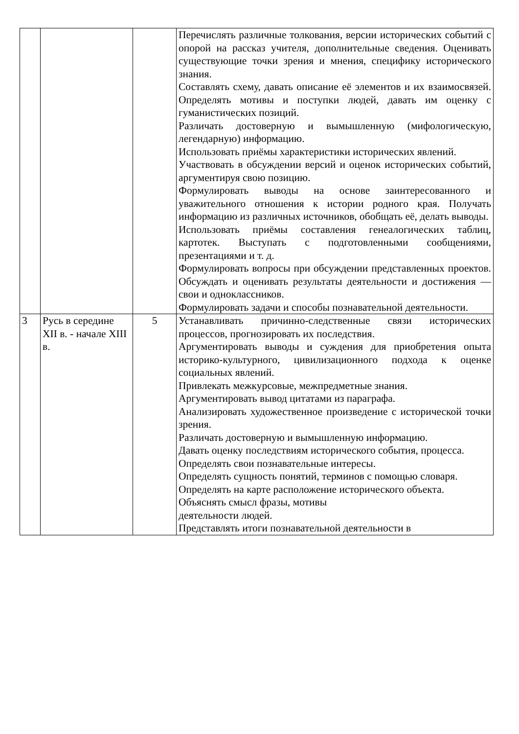| | | | Перечислять различные толкования, версии исторических событий с опорой на рассказ учителя, дополнительные сведения. Оценивать существующие точки зрения и мнения, специфику исторического знания. Составлять схему, давать описание её элементов и их взаимосвязей. Определять мотивы и поступки людей, давать им оценку с гуманистических позиций. Различать достоверную и вымышленную (мифологическую, легендарную) информацию. Использовать приёмы характеристики исторических явлений. Участвовать в обсуждении версий и оценок исторических событий, аргументируя свою позицию. Формулировать выводы на основе заинтересованного и уважительного отношения к истории родного края. Получать информацию из различных источников, обобщать её, делать выводы. Использовать приёмы составления генеалогических таблиц, картотек. Выступать с подготовленными сообщениями, презентациями и т. д. Формулировать вопросы при обсуждении представленных проектов. Обсуждать и оценивать результаты деятельности и достижения — свои и одноклассников. Формулировать задачи и способы познавательной деятельности. |
| 3 | Русь в середине XII в. - начале XIII в. | 5 | Устанавливать причинно-следственные связи исторических процессов, прогнозировать их последствия. Аргументировать выводы и суждения для приобретения опыта историко-культурного, цивилизационного подхода к оценке социальных явлений. Привлекать межкурсовые, межпредметные знания. Аргументировать вывод цитатами из параграфа. Анализировать художественное произведение с исторической точки зрения. Различать достоверную и вымышленную информацию. Давать оценку последствиям исторического события, процесса. Определять свои познавательные интересы. Определять сущность понятий, терминов с помощью словаря. Определять на карте расположение исторического объекта. Объяснять смысл фразы, мотивы деятельности людей. Представлять итоги познавательной деятельности в |